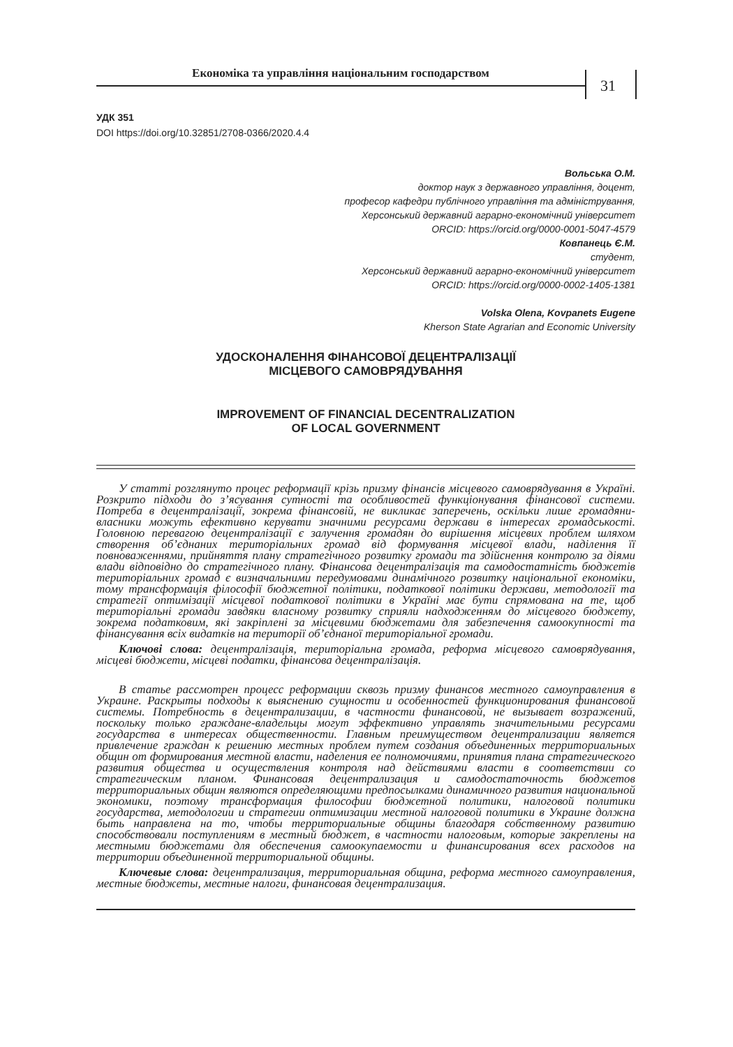Економіка та управління національним господарством
31
УДК 351
DOI https://doi.org/10.32851/2708-0366/2020.4.4
Вольська О.М.
доктор наук з державного управління, доцент,
професор кафедри публічного управління та адміністрування,
Херсонський державний аграрно-економічний університет
ORCID: https://orcid.org/0000-0001-5047-4579
Ковпанець Є.М.
студент,
Херсонський державний аграрно-економічний університет
ORCID: https://orcid.org/0000-0002-1405-1381
Volska Olena, Kovpanets Eugene
Kherson State Agrarian and Economic University
УДОСКОНАЛЕННЯ ФІНАНСОВОЇ ДЕЦЕНТРАЛІЗАЦІЇ
МІСЦЕВОГО САМОВРЯДУВАННЯ
IMPROVEMENT OF FINANCIAL DECENTRALIZATION
OF LOCAL GOVERNMENT
У статті розглянуто процес реформації крізь призму фінансів місцевого самоврядування в Україні. Розкрито підходи до з’ясування сутності та особливостей функціонування фінансової системи. Потреба в децентралізації, зокрема фінансовій, не викликає заперечень, оскільки лише громадяни-власники можуть ефективно керувати значними ресурсами держави в інтересах громадськості. Головною перевагою децентралізації є залучення громадян до вирішення місцевих проблем шляхом створення об’єднаних територіальних громад від формування місцевої влади, наділення її повноваженнями, прийняття плану стратегічного розвитку громади та здійснення контролю за діями влади відповідно до стратегічного плану. Фінансова децентралізація та самодостатність бюджетів територіальних громад є визначальними передумовами динамічного розвитку національної економіки, тому трансформація філософії бюджетної політики, податкової політики держави, методології та стратегії оптимізації місцевої податкової політики в Україні має бути спрямована на те, щоб територіальні громади завдяки власному розвитку сприяли надходженням до місцевого бюджету, зокрема податковим, які закріплені за місцевими бюджетами для забезпечення самоокупності та фінансування всіх видатків на території об’єднаної територіальної громади.
Ключові слова: децентралізація, територіальна громада, реформа місцевого самоврядування, місцеві бюджети, місцеві податки, фінансова децентралізація.
В статье рассмотрен процесс реформации сквозь призму финансов местного самоуправления в Украине. Раскрыты подходы к выяснению сущности и особенностей функционирования финансовой системы. Потребность в децентрализации, в частности финансовой, не вызывает возражений, поскольку только граждане-владельцы могут эффективно управлять значительными ресурсами государства в интересах общественности. Главным преимуществом децентрализации является привлечение граждан к решению местных проблем путем создания объединенных территориальных общин от формирования местной власти, наделения ее полномочиями, принятия плана стратегического развития общества и осуществления контроля над действиями власти в соответствии со стратегическим планом. Финансовая децентрализация и самодостаточность бюджетов территориальных общин являются определяющими предпосылками динамичного развития национальной экономики, поэтому трансформация философии бюджетной политики, налоговой политики государства, методологии и стратегии оптимизации местной налоговой политики в Украине должна быть направлена на то, чтобы территориальные общины благодаря собственному развитию способствовали поступлениям в местный бюджет, в частности налоговым, которые закреплены на местными бюджетами для обеспечения самоокупаемости и финансирования всех расходов на территории объединенной территориальной общины.
Ключевые слова: децентрализация, территориальная община, реформа местного самоуправления, местные бюджеты, местные налоги, финансовая децентрализация.